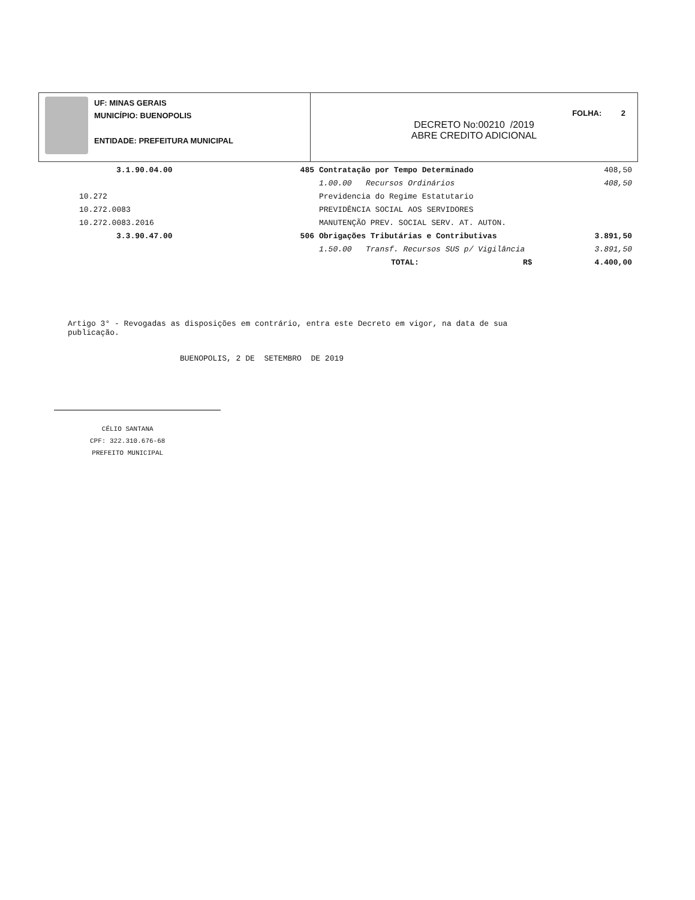UF: MINAS GERAIS
MUNICÍPIO: BUENOPOLIS
ENTIDADE: PREFEITURA MUNICIPAL
FOLHA: 2
DECRETO No:00210 /2019
ABRE CREDITO ADICIONAL
| | 3.1.90.04.00 | 485 | Contratação por Tempo Determinado | | 408,50 |
| | | | 1.00.00 Recursos Ordinários | | 408,50 |
| | 10.272 | | Previdencia do Regime Estatutario | | |
| | 10.272.0083 | | PREVIDÊNCIA SOCIAL AOS SERVIDORES | | |
| | 10.272.0083.2016 | | MANUTENÇÃO PREV. SOCIAL SERV. AT. AUTON. | | |
| | 3.3.90.47.00 | 506 | Obrigações Tributárias e Contributivas | | 3.891,50 |
| | | | 1.50.00 Transf. Recursos SUS p/ Vigilância | | 3.891,50 |
| | | | TOTAL: | R$ | 4.400,00 |
Artigo 3° - Revogadas as disposições em contrário, entra este Decreto em vigor, na data de sua publicação.
BUENOPOLIS, 2 DE SETEMBRO DE 2019
CÉLIO SANTANA
CPF: 322.310.676-68
PREFEITO MUNICIPAL